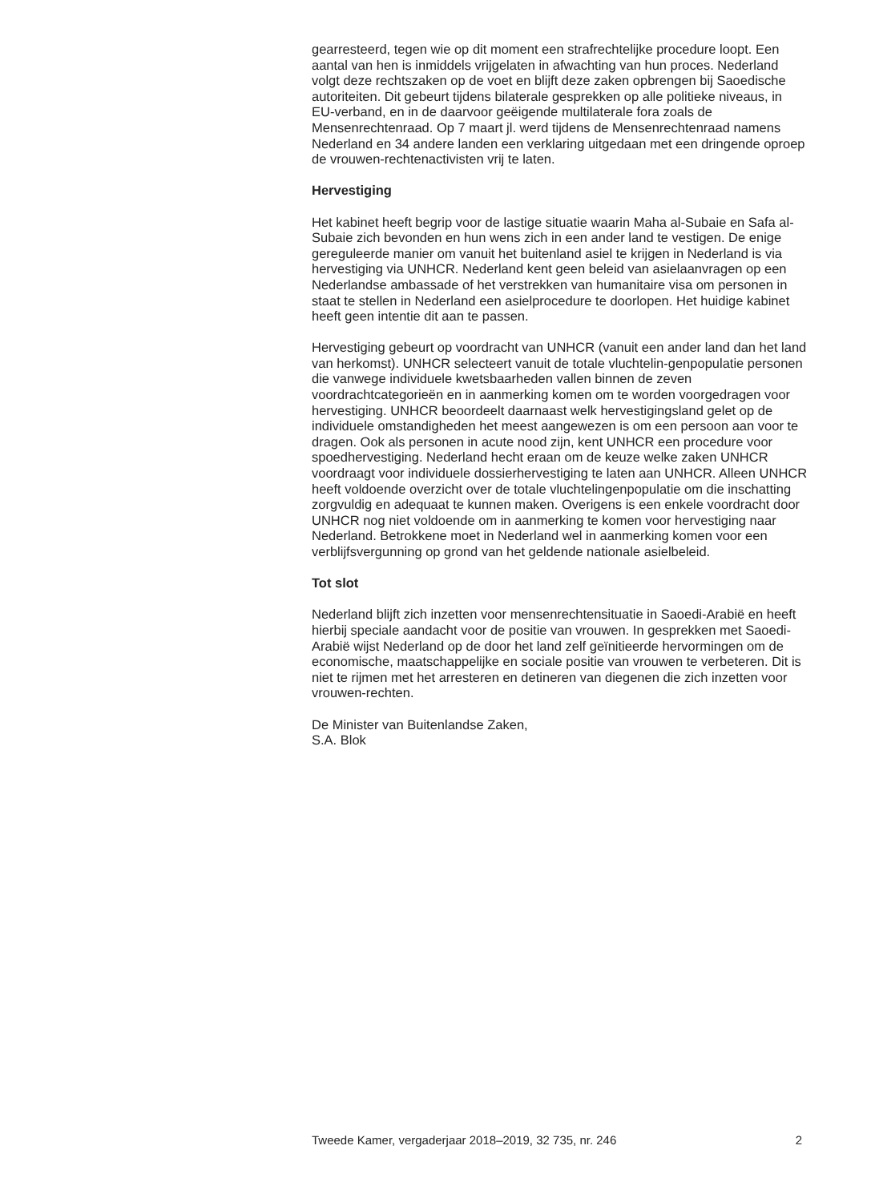gearresteerd, tegen wie op dit moment een strafrechtelijke procedure loopt. Een aantal van hen is inmiddels vrijgelaten in afwachting van hun proces. Nederland volgt deze rechtszaken op de voet en blijft deze zaken opbrengen bij Saoedische autoriteiten. Dit gebeurt tijdens bilaterale gesprekken op alle politieke niveaus, in EU-verband, en in de daarvoor geëigende multilaterale fora zoals de Mensenrechtenraad. Op 7 maart jl. werd tijdens de Mensenrechtenraad namens Nederland en 34 andere landen een verklaring uitgedaan met een dringende oproep de vrouwen-rechtenactivisten vrij te laten.
Hervestiging
Het kabinet heeft begrip voor de lastige situatie waarin Maha al-Subaie en Safa al-Subaie zich bevonden en hun wens zich in een ander land te vestigen. De enige gereguleerde manier om vanuit het buitenland asiel te krijgen in Nederland is via hervestiging via UNHCR. Nederland kent geen beleid van asielaanvragen op een Nederlandse ambassade of het verstrekken van humanitaire visa om personen in staat te stellen in Nederland een asielprocedure te doorlopen. Het huidige kabinet heeft geen intentie dit aan te passen.
Hervestiging gebeurt op voordracht van UNHCR (vanuit een ander land dan het land van herkomst). UNHCR selecteert vanuit de totale vluchtelin-genpopulatie personen die vanwege individuele kwetsbaarheden vallen binnen de zeven voordrachtcategorieën en in aanmerking komen om te worden voorgedragen voor hervestiging. UNHCR beoordeelt daarnaast welk hervestigingsland gelet op de individuele omstandigheden het meest aangewezen is om een persoon aan voor te dragen. Ook als personen in acute nood zijn, kent UNHCR een procedure voor spoedhervestiging. Nederland hecht eraan om de keuze welke zaken UNHCR voordraagt voor individuele dossierhervestiging te laten aan UNHCR. Alleen UNHCR heeft voldoende overzicht over de totale vluchtelingenpopulatie om die inschatting zorgvuldig en adequaat te kunnen maken. Overigens is een enkele voordracht door UNHCR nog niet voldoende om in aanmerking te komen voor hervestiging naar Nederland. Betrokkene moet in Nederland wel in aanmerking komen voor een verblijfsvergunning op grond van het geldende nationale asielbeleid.
Tot slot
Nederland blijft zich inzetten voor mensenrechtensituatie in Saoedi-Arabië en heeft hierbij speciale aandacht voor de positie van vrouwen. In gesprekken met Saoedi-Arabië wijst Nederland op de door het land zelf geïnitieerde hervormingen om de economische, maatschappelijke en sociale positie van vrouwen te verbeteren. Dit is niet te rijmen met het arresteren en detineren van diegenen die zich inzetten voor vrouwen-rechten.
De Minister van Buitenlandse Zaken,
S.A. Blok
Tweede Kamer, vergaderjaar 2018–2019, 32 735, nr. 246 2